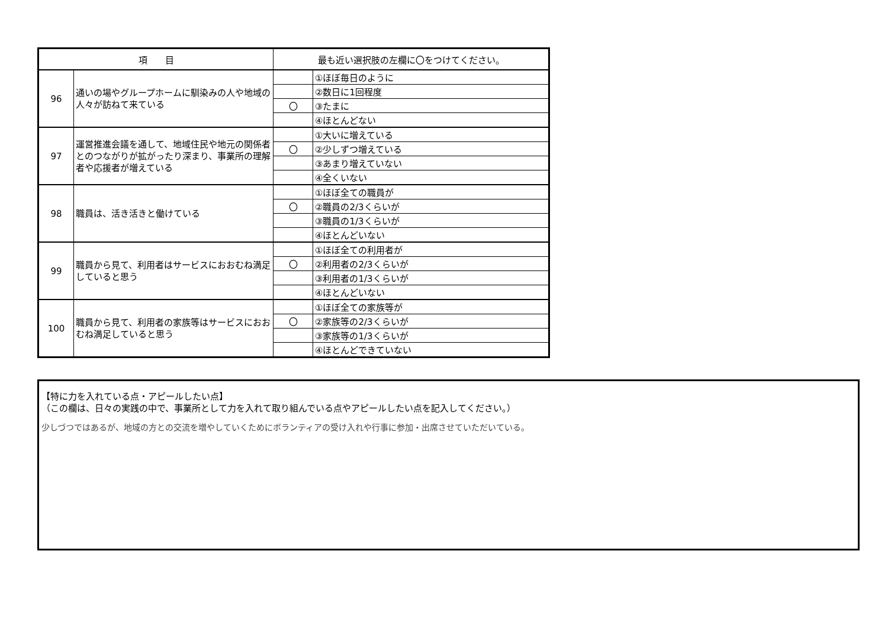| 項 目 | | 最も近い選択肢の左欄に〇をつけてください。 | |
| --- | --- | --- | --- |
| 96 | 通いの場やグループホームに馴染みの人や地域の人々が訪ねて来ている | | ①ほぼ毎日のように |
| | | | ②数日に1回程度 |
| | | 〇 | ③たまに |
| | | | ④ほとんどない |
| 97 | 運営推進会議を通して、地域住民や地元の関係者とのつながりが拡がったり深まり、事業所の理解者や応援者が増えている | | ①大いに増えている |
| | | 〇 | ②少しずつ増えている |
| | | | ③あまり増えていない |
| | | | ④全くいない |
| 98 | 職員は、活き活きと働けている | | ①ほぼ全ての職員が |
| | | 〇 | ②職員の2/3くらいが |
| | | | ③職員の1/3くらいが |
| | | | ④ほとんどいない |
| 99 | 職員から見て、利用者はサービスにおおむね満足していると思う | | ①ほぼ全ての利用者が |
| | | 〇 | ②利用者の2/3くらいが |
| | | | ③利用者の1/3くらいが |
| | | | ④ほとんどいない |
| 100 | 職員から見て、利用者の家族等はサービスにおおむね満足していると思う | | ①ほぼ全ての家族等が |
| | | 〇 | ②家族等の2/3くらいが |
| | | | ③家族等の1/3くらいが |
| | | | ④ほとんどできていない |
【特に力を入れている点・アピールしたい点】
（この欄は、日々の実践の中で、事業所として力を入れて取り組んでいる点やアピールしたい点を記入してください。）
少しづつではあるが、地域の方との交流を増やしていくためにボランティアの受け入れや行事に参加・出席させていただいている。